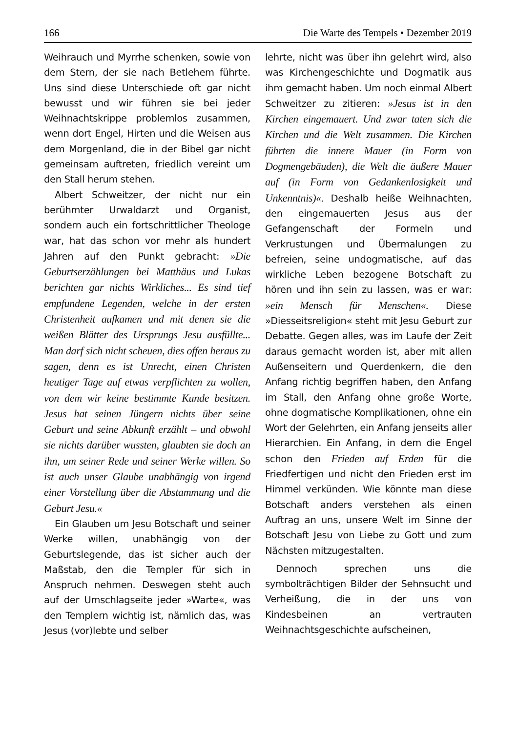166 Die Warte des Tempels • Dezember 2019
Weihrauch und Myrrhe schenken, sowie von dem Stern, der sie nach Betlehem führte. Uns sind diese Unterschiede oft gar nicht bewusst und wir führen sie bei jeder Weihnachtskrippe problemlos zusammen, wenn dort Engel, Hirten und die Weisen aus dem Morgenland, die in der Bibel gar nicht gemeinsam auftreten, friedlich vereint um den Stall herum stehen.
Albert Schweitzer, der nicht nur ein berühmter Urwaldarzt und Organist, sondern auch ein fortschrittlicher Theologe war, hat das schon vor mehr als hundert Jahren auf den Punkt gebracht: »Die Geburtserzählungen bei Matthäus und Lukas berichten gar nichts Wirkliches... Es sind tief empfundene Legenden, welche in der ersten Christenheit aufkamen und mit denen sie die weißen Blätter des Ursprungs Jesu ausfüllte... Man darf sich nicht scheuen, dies offen heraus zu sagen, denn es ist Unrecht, einen Christen heutiger Tage auf etwas verpflichten zu wollen, von dem wir keine bestimmte Kunde besitzen. Jesus hat seinen Jüngern nichts über seine Geburt und seine Abkunft erzählt – und obwohl sie nichts darüber wussten, glaubten sie doch an ihn, um seiner Rede und seiner Werke willen. So ist auch unser Glaube unabhängig von irgend einer Vorstellung über die Abstammung und die Geburt Jesu.«
Ein Glauben um Jesu Botschaft und seiner Werke willen, unabhängig von der Geburtslegende, das ist sicher auch der Maßstab, den die Templer für sich in Anspruch nehmen. Deswegen steht auch auf der Umschlagseite jeder »Warte«, was den Templern wichtig ist, nämlich das, was Jesus (vor)lebte und selber
lehrte, nicht was über ihn gelehrt wird, also was Kirchengeschichte und Dogmatik aus ihm gemacht haben. Um noch einmal Albert Schweitzer zu zitieren: »Jesus ist in den Kirchen eingemauert. Und zwar taten sich die Kirchen und die Welt zusammen. Die Kirchen führten die innere Mauer (in Form von Dogmengebäuden), die Welt die äußere Mauer auf (in Form von Gedankenlosigkeit und Unkenntnis)«. Deshalb heiße Weihnachten, den eingemauerten Jesus aus der Gefangenschaft der Formeln und Verkrustungen und Übermalungen zu befreien, seine undogmatische, auf das wirkliche Leben bezogene Botschaft zu hören und ihn sein zu lassen, was er war: »ein Mensch für Menschen«. Diese »Diesseitsreligion« steht mit Jesu Geburt zur Debatte. Gegen alles, was im Laufe der Zeit daraus gemacht worden ist, aber mit allen Außenseitern und Querdenkern, die den Anfang richtig begriffen haben, den Anfang im Stall, den Anfang ohne große Worte, ohne dogmatische Komplikationen, ohne ein Wort der Gelehrten, ein Anfang jenseits aller Hierarchien. Ein Anfang, in dem die Engel schon den Frieden auf Erden für die Friedfertigen und nicht den Frieden erst im Himmel verkünden. Wie könnte man diese Botschaft anders verstehen als einen Auftrag an uns, unsere Welt im Sinne der Botschaft Jesu von Liebe zu Gott und zum Nächsten mitzugestalten.
Dennoch sprechen uns die symbolträchtigen Bilder der Sehnsucht und Verheißung, die in der uns von Kindesbeinen an vertrauten Weihnachtsgeschichte aufscheinen,